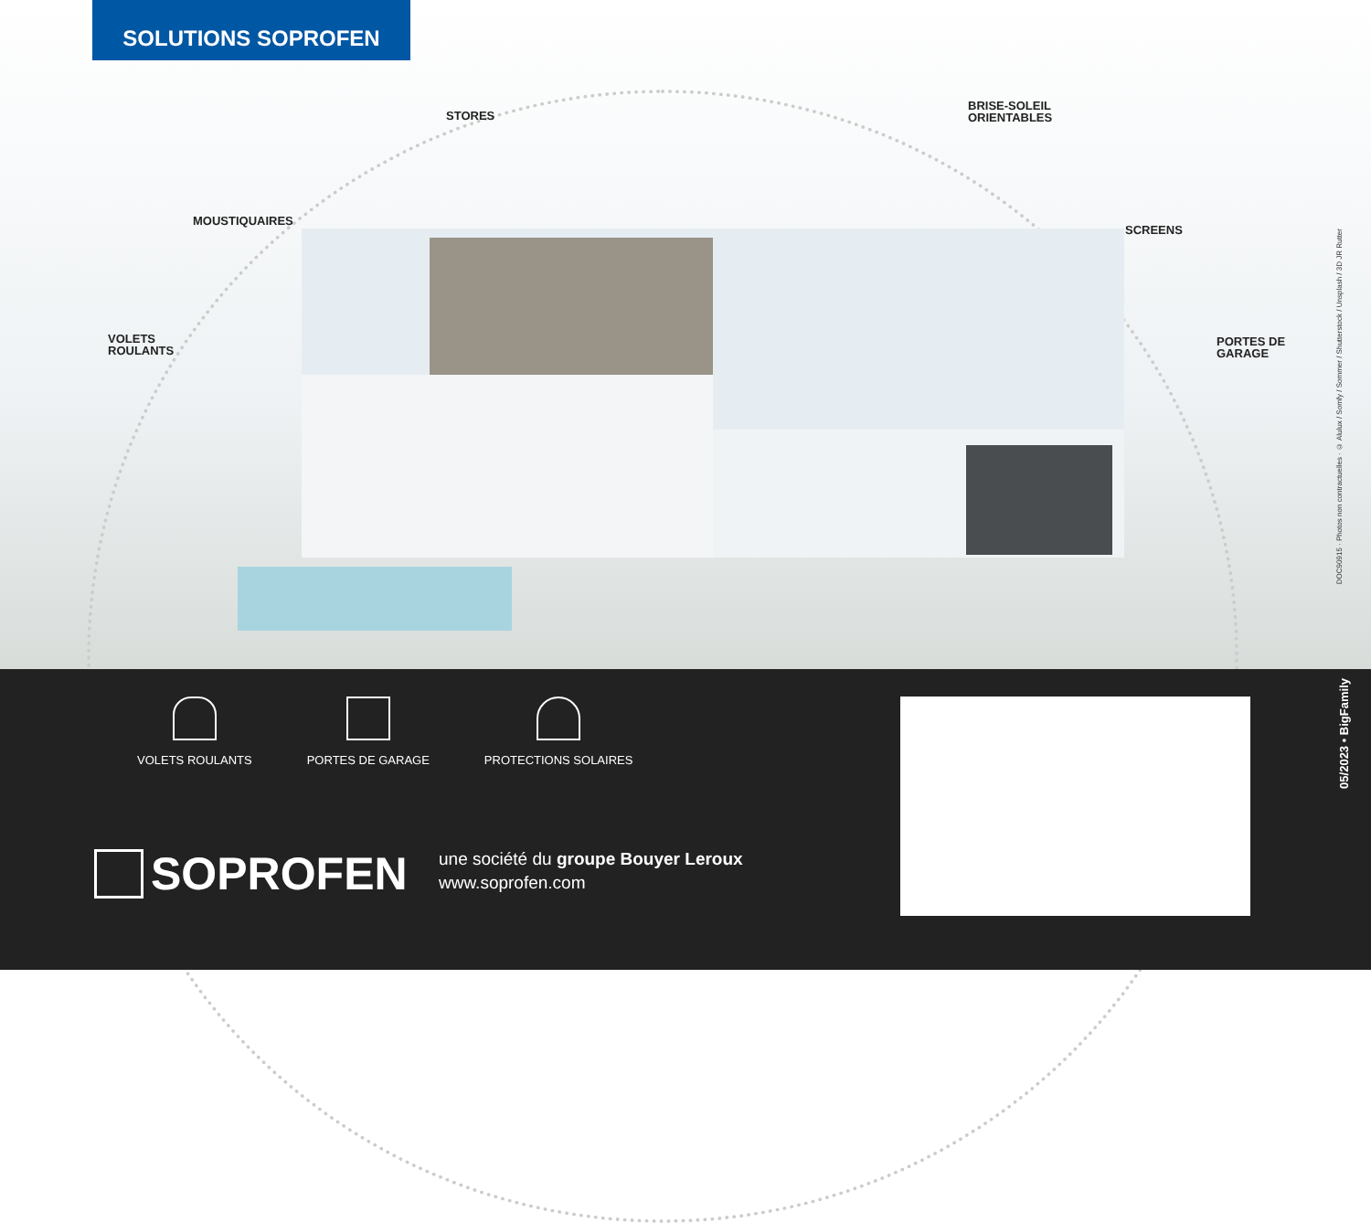SOLUTIONS SOPROFEN
STORES
BRISE-SOLEIL
ORIENTABLES
MOUSTIQUAIRES
SCREENS
VOLETS
ROULANTS
PORTES DE
GARAGE
DOC90915 · Photos non contractuelles · © Aluluх / Somfy / Sommer / Shutterstock / Unsplash / 3D JR Rutter
VOLETS ROULANTS PORTES DE GARAGE PROTECTIONS SOLAIRES
SOPROFEN
une société du groupe Bouyer Leroux
www.soprofen.com
05/2023 • BigFamily